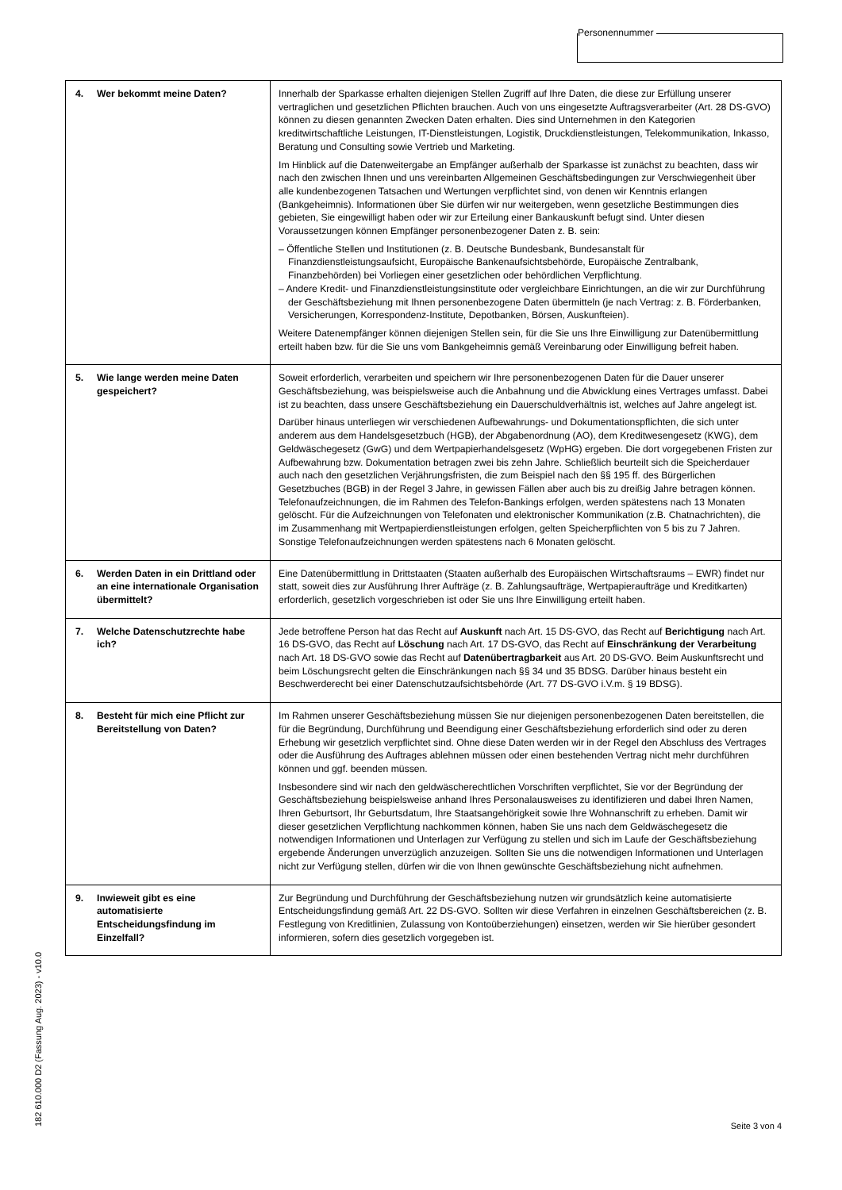Personennummer
| 4. Wer bekommt meine Daten? | Innerhalb der Sparkasse erhalten diejenigen Stellen Zugriff auf Ihre Daten, die diese zur Erfüllung unserer vertraglichen und gesetzlichen Pflichten brauchen. Auch von uns eingesetzte Auftragsverarbeiter (Art. 28 DS-GVO) können zu diesen genannten Zwecken Daten erhalten. Dies sind Unternehmen in den Kategorien kreditwirtschaftliche Leistungen, IT-Dienstleistungen, Logistik, Druckdienstleistungen, Telekommunikation, Inkasso, Beratung und Consulting sowie Vertrieb und Marketing. Im Hinblick auf die Datenweitergabe an Empfänger außerhalb der Sparkasse ist zunächst zu beachten, dass wir nach den zwischen Ihnen und uns vereinbarten Allgemeinen Geschäftsbedingungen zur Verschwiegenheit über alle kundenbezogenen Tatsachen und Wertungen verpflichtet sind, von denen wir Kenntnis erlangen (Bankgeheimnis). Informationen über Sie dürfen wir nur weitergeben, wenn gesetzliche Bestimmungen dies gebieten, Sie eingewilligt haben oder wir zur Erteilung einer Bankauskunft befugt sind. Unter diesen Voraussetzungen können Empfänger personenbezogener Daten z. B. sein: – Öffentliche Stellen und Institutionen (z. B. Deutsche Bundesbank, Bundesanstalt für Finanzdienstleistungsaufsicht, Europäische Bankenaufsichtsbehörde, Europäische Zentralbank, Finanzbehörden) bei Vorliegen einer gesetzlichen oder behördlichen Verpflichtung. – Andere Kredit- und Finanzdienstleistungsinstitute oder vergleichbare Einrichtungen, an die wir zur Durchführung der Geschäftsbeziehung mit Ihnen personenbezogene Daten übermitteln (je nach Vertrag: z. B. Förderbanken, Versicherungen, Korrespondenz-Institute, Depotbanken, Börsen, Auskunfteien). Weitere Datenempfänger können diejenigen Stellen sein, für die Sie uns Ihre Einwilligung zur Datenübermittlung erteilt haben bzw. für die Sie uns vom Bankgeheimnis gemäß Vereinbarung oder Einwilligung befreit haben. |
| 5. Wie lange werden meine Daten gespeichert? | Soweit erforderlich, verarbeiten und speichern wir Ihre personenbezogenen Daten für die Dauer unserer Geschäftsbeziehung, was beispielsweise auch die Anbahnung und die Abwicklung eines Vertrages umfasst. Dabei ist zu beachten, dass unsere Geschäftsbeziehung ein Dauerschuldverhältnis ist, welches auf Jahre angelegt ist. Darüber hinaus unterliegen wir verschiedenen Aufbewahrungs- und Dokumentationspflichten, die sich unter anderem aus dem Handelsgesetzbuch (HGB), der Abgabenordnung (AO), dem Kreditwesengesetz (KWG), dem Geldwäschegesetz (GwG) und dem Wertpapierhandelsgesetz (WpHG) ergeben. Die dort vorgegebenen Fristen zur Aufbewahrung bzw. Dokumentation betragen zwei bis zehn Jahre. Schließlich beurteilt sich die Speicherdauer auch nach den gesetzlichen Verjährungsfristen, die zum Beispiel nach den §§ 195 ff. des Bürgerlichen Gesetzbuches (BGB) in der Regel 3 Jahre, in gewissen Fällen aber auch bis zu dreißig Jahre betragen können. Telefonaufzeichnungen, die im Rahmen des Telefon-Bankings erfolgen, werden spätestens nach 13 Monaten gelöscht. Für die Aufzeichnungen von Telefonaten und elektronischer Kommunikation (z.B. Chatnachrichten), die im Zusammenhang mit Wertpapierdienstleistungen erfolgen, gelten Speicherpflichten von 5 bis zu 7 Jahren. Sonstige Telefonaufzeichnungen werden spätestens nach 6 Monaten gelöscht. |
| 6. Werden Daten in ein Drittland oder an eine internationale Organisation übermittelt? | Eine Datenübermittlung in Drittstaaten (Staaten außerhalb des Europäischen Wirtschaftsraums – EWR) findet nur statt, soweit dies zur Ausführung Ihrer Aufträge (z. B. Zahlungsaufträge, Wertpapieraufträge und Kreditkarten) erforderlich, gesetzlich vorgeschrieben ist oder Sie uns Ihre Einwilligung erteilt haben. |
| 7. Welche Datenschutzrechte habe ich? | Jede betroffene Person hat das Recht auf Auskunft nach Art. 15 DS-GVO, das Recht auf Berichtigung nach Art. 16 DS-GVO, das Recht auf Löschung nach Art. 17 DS-GVO, das Recht auf Einschränkung der Verarbeitung nach Art. 18 DS-GVO sowie das Recht auf Datenübertragbarkeit aus Art. 20 DS-GVO. Beim Auskunftsrecht und beim Löschungsrecht gelten die Einschränkungen nach §§ 34 und 35 BDSG. Darüber hinaus besteht ein Beschwerderecht bei einer Datenschutzaufsichtsbehörde (Art. 77 DS-GVO i.V.m. § 19 BDSG). |
| 8. Besteht für mich eine Pflicht zur Bereitstellung von Daten? | Im Rahmen unserer Geschäftsbeziehung müssen Sie nur diejenigen personenbezogenen Daten bereitstellen, die für die Begründung, Durchführung und Beendigung einer Geschäftsbeziehung erforderlich sind oder zu deren Erhebung wir gesetzlich verpflichtet sind. Ohne diese Daten werden wir in der Regel den Abschluss des Vertrages oder die Ausführung des Auftrages ablehnen müssen oder einen bestehenden Vertrag nicht mehr durchführen können und ggf. beenden müssen. Insbesondere sind wir nach den geldwäscherechtlichen Vorschriften verpflichtet, Sie vor der Begründung der Geschäftsbeziehung beispielsweise anhand Ihres Personalausweises zu identifizieren und dabei Ihren Namen, Ihren Geburtsort, Ihr Geburtsdatum, Ihre Staatsangehörigkeit sowie Ihre Wohnanschrift zu erheben. Damit wir dieser gesetzlichen Verpflichtung nachkommen können, haben Sie uns nach dem Geldwäschegesetz die notwendigen Informationen und Unterlagen zur Verfügung zu stellen und sich im Laufe der Geschäftsbeziehung ergebende Änderungen unverzüglich anzuzeigen. Sollten Sie uns die notwendigen Informationen und Unterlagen nicht zur Verfügung stellen, dürfen wir die von Ihnen gewünschte Geschäftsbeziehung nicht aufnehmen. |
| 9. Inwieweit gibt es eine automatisierte Entscheidungsfindung im Einzelfall? | Zur Begründung und Durchführung der Geschäftsbeziehung nutzen wir grundsätzlich keine automatisierte Entscheidungsfindung gemäß Art. 22 DS-GVO. Sollten wir diese Verfahren in einzelnen Geschäftsbereichen (z. B. Festlegung von Kreditlinien, Zulassung von Kontoüberziehungen) einsetzen, werden wir Sie hierüber gesondert informieren, sofern dies gesetzlich vorgegeben ist. |
182 610.000 D2 (Fassung Aug. 2023) - v10.0
Seite 3 von 4